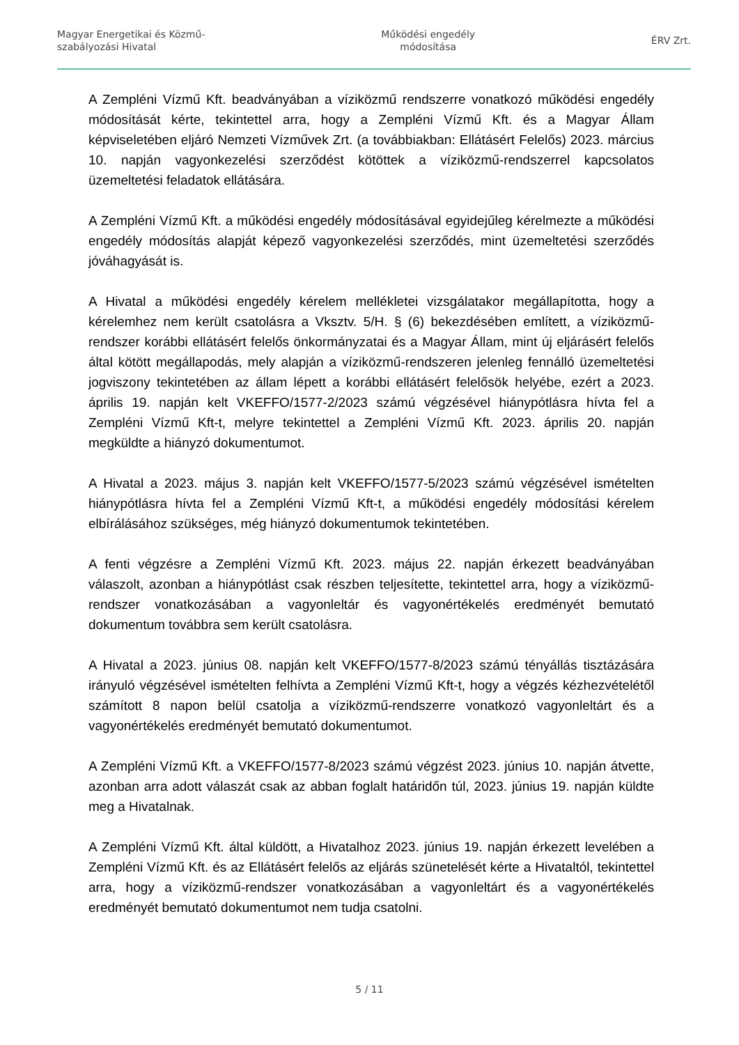Magyar Energetikai és Közmű-
szabályozási Hivatal
Működési engedély
módosítása
ÉRV Zrt.
A Zempléni Vízmű Kft. beadványában a víziközmű rendszerre vonatkozó működési engedély módosítását kérte, tekintettel arra, hogy a Zempléni Vízmű Kft. és a Magyar Állam képviseletében eljáró Nemzeti Vízművek Zrt. (a továbbiakban: Ellátásért Felelős) 2023. március 10. napján vagyonkezelési szerződést kötöttek a víziközmű-rendszerrel kapcsolatos üzemeltetési feladatok ellátására.
A Zempléni Vízmű Kft. a működési engedély módosításával egyidejűleg kérelmezte a működési engedély módosítás alapját képező vagyonkezelési szerződés, mint üzemeltetési szerződés jóváhagyását is.
A Hivatal a működési engedély kérelem mellékletei vizsgálatakor megállapította, hogy a kérelemhez nem került csatolásra a Vksztv. 5/H. § (6) bekezdésében említett, a víziközmű-rendszer korábbi ellátásért felelős önkormányzatai és a Magyar Állam, mint új eljárásért felelős által kötött megállapodás, mely alapján a víziközmű-rendszeren jelenleg fennálló üzemeltetési jogviszony tekintetében az állam lépett a korábbi ellátásért felelősök helyébe, ezért a 2023. április 19. napján kelt VKEFFO/1577-2/2023 számú végzésével hiánypótlásra hívta fel a Zempléni Vízmű Kft-t, melyre tekintettel a Zempléni Vízmű Kft. 2023. április 20. napján megküldte a hiányzó dokumentumot.
A Hivatal a 2023. május 3. napján kelt VKEFFO/1577-5/2023 számú végzésével ismételten hiánypótlásra hívta fel a Zempléni Vízmű Kft-t, a működési engedély módosítási kérelem elbírálásához szükséges, még hiányzó dokumentumok tekintetében.
A fenti végzésre a Zempléni Vízmű Kft. 2023. május 22. napján érkezett beadványában válaszolt, azonban a hiánypótlást csak részben teljesítette, tekintettel arra, hogy a víziközmű-rendszer vonatkozásában a vagyonleltár és vagyonértékelés eredményét bemutató dokumentum továbbra sem került csatolásra.
A Hivatal a 2023. június 08. napján kelt VKEFFO/1577-8/2023 számú tényállás tisztázására irányuló végzésével ismételten felhívta a Zempléni Vízmű Kft-t, hogy a végzés kézhezvételétől számított 8 napon belül csatolja a víziközmű-rendszerre vonatkozó vagyonleltárt és a vagyonértékelés eredményét bemutató dokumentumot.
A Zempléni Vízmű Kft. a VKEFFO/1577-8/2023 számú végzést 2023. június 10. napján átvette, azonban arra adott válaszát csak az abban foglalt határidőn túl, 2023. június 19. napján küldte meg a Hivatalnak.
A Zempléni Vízmű Kft. által küldött, a Hivatalhoz 2023. június 19. napján érkezett levelében a Zempléni Vízmű Kft. és az Ellátásért felelős az eljárás szünetelését kérte a Hivataltól, tekintettel arra, hogy a víziközmű-rendszer vonatkozásában a vagyonleltárt és a vagyonértékelés eredményét bemutató dokumentumot nem tudja csatolni.
5 / 11